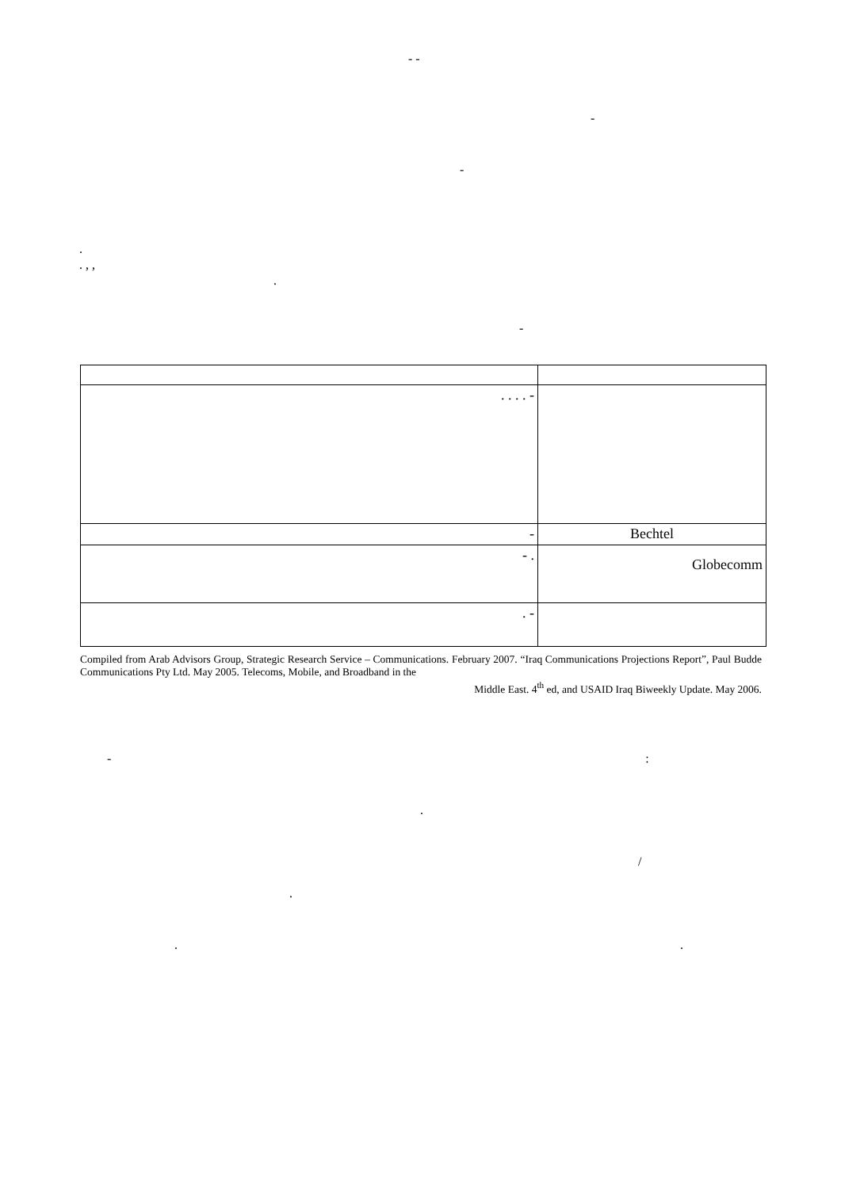- -
-
-
.
. , ,
.
-
| . . . . - | |
| - | Bechtel |
| - . | Globecomm |
| . - | |
Compiled from Arab Advisors Group, Strategic Research Service – Communications. February 2007. “Iraq Communications Projections Report”, Paul Budde Communications Pty Ltd. May 2005. Telecoms, Mobile, and Broadband in the
Middle East. 4<sup>th</sup> ed, and USAID Iraq Biweekly Update. May 2006.
- :
.
/
.
. .